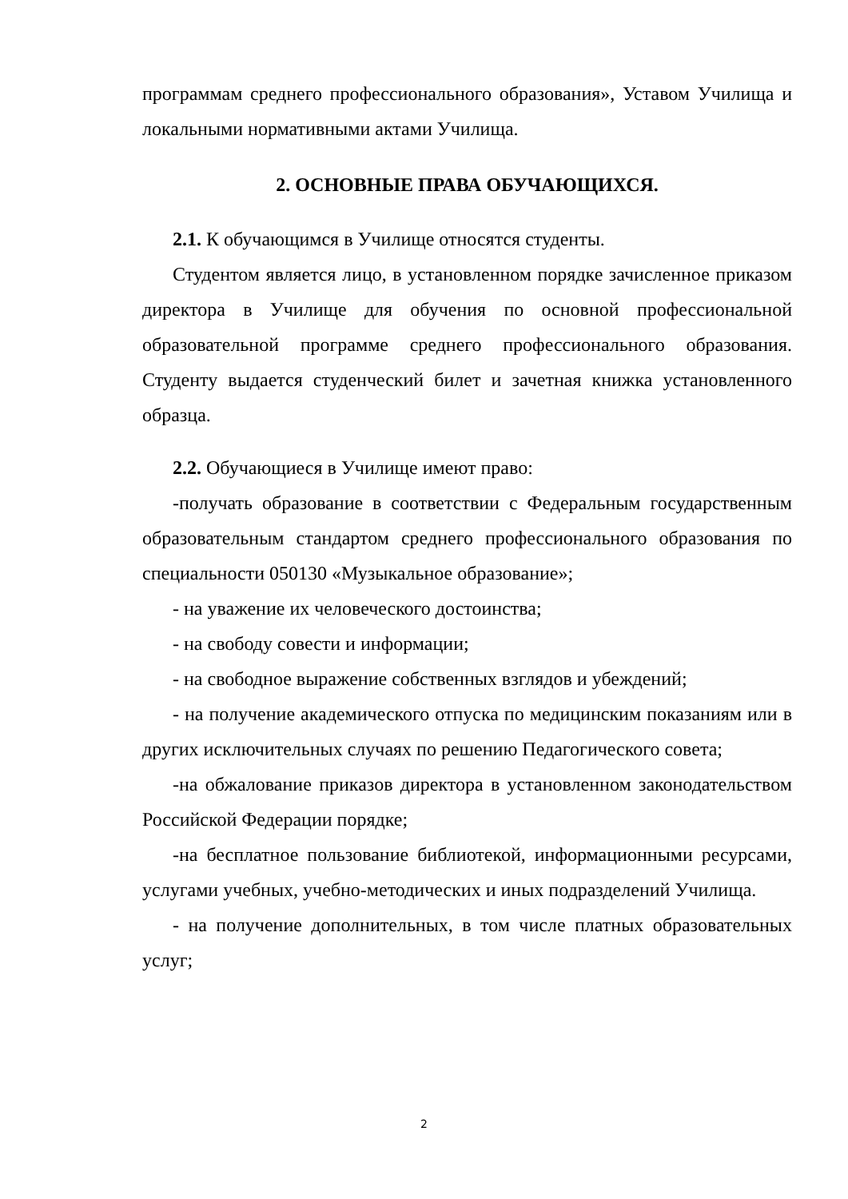программам среднего профессионального образования», Уставом Училища и локальными нормативными актами Училища.
2. ОСНОВНЫЕ ПРАВА ОБУЧАЮЩИХСЯ.
2.1. К обучающимся в Училище относятся студенты.
Студентом является лицо, в установленном порядке зачисленное приказом директора в Училище для обучения по основной профессиональной образовательной программе среднего профессионального образования. Студенту выдается студенческий билет и зачетная книжка установленного образца.
2.2. Обучающиеся в Училище имеют право:
-получать образование в соответствии с Федеральным государственным образовательным стандартом среднего профессионального образования по специальности 050130 «Музыкальное образование»;
- на уважение их человеческого достоинства;
- на свободу совести и информации;
- на свободное выражение собственных взглядов и убеждений;
- на получение академического отпуска по медицинским показаниям или в других исключительных случаях по решению Педагогического совета;
-на обжалование приказов директора в установленном законодательством Российской Федерации порядке;
-на бесплатное пользование библиотекой, информационными ресурсами, услугами учебных, учебно-методических и иных подразделений Училища.
- на получение дополнительных, в том числе платных образовательных услуг;
2